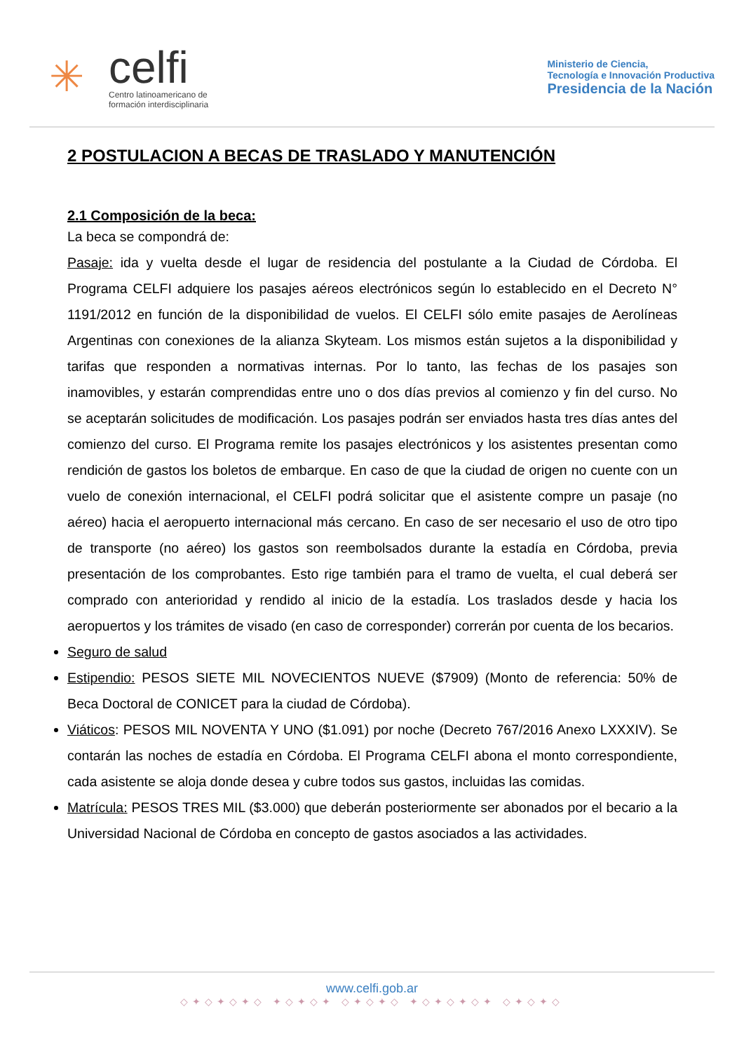✳
celfi
Centro latinoamericano de
formación interdisciplinaria
Ministerio de Ciencia,
Tecnología e Innovación Productiva
Presidencia de la Nación
2 POSTULACION A BECAS DE TRASLADO Y MANUTENCIÓN
2.1 Composición de la beca:
La beca se compondrá de:
Pasaje: ida y vuelta desde el lugar de residencia del postulante a la Ciudad de Córdoba. El Programa CELFI adquiere los pasajes aéreos electrónicos según lo establecido en el Decreto N° 1191/2012 en función de la disponibilidad de vuelos. El CELFI sólo emite pasajes de Aerolíneas Argentinas con conexiones de la alianza Skyteam. Los mismos están sujetos a la disponibilidad y tarifas que responden a normativas internas. Por lo tanto, las fechas de los pasajes son inamovibles, y estarán comprendidas entre uno o dos días previos al comienzo y fin del curso. No se aceptarán solicitudes de modificación. Los pasajes podrán ser enviados hasta tres días antes del comienzo del curso. El Programa remite los pasajes electrónicos y los asistentes presentan como rendición de gastos los boletos de embarque. En caso de que la ciudad de origen no cuente con un vuelo de conexión internacional, el CELFI podrá solicitar que el asistente compre un pasaje (no aéreo) hacia el aeropuerto internacional más cercano. En caso de ser necesario el uso de otro tipo de transporte (no aéreo) los gastos son reembolsados durante la estadía en Córdoba, previa presentación de los comprobantes. Esto rige también para el tramo de vuelta, el cual deberá ser comprado con anterioridad y rendido al inicio de la estadía. Los traslados desde y hacia los aeropuertos y los trámites de visado (en caso de corresponder) correrán por cuenta de los becarios.
Seguro de salud
Estipendio: PESOS SIETE MIL NOVECIENTOS NUEVE ($7909) (Monto de referencia: 50% de Beca Doctoral de CONICET para la ciudad de Córdoba).
Viáticos: PESOS MIL NOVENTA Y UNO ($1.091) por noche (Decreto 767/2016 Anexo LXXXIV). Se contarán las noches de estadía en Córdoba. El Programa CELFI abona el monto correspondiente, cada asistente se aloja donde desea y cubre todos sus gastos, incluidas las comidas.
Matrícula: PESOS TRES MIL ($3.000) que deberán posteriormente ser abonados por el becario a la Universidad Nacional de Córdoba en concepto de gastos asociados a las actividades.
www.celfi.gob.ar
◇✦◇✦◇✦◇ ✦◇✦◇✦ ◇✦◇✦◇ ✦◇✦◇✦◇✦ ◇✦◇✦◇